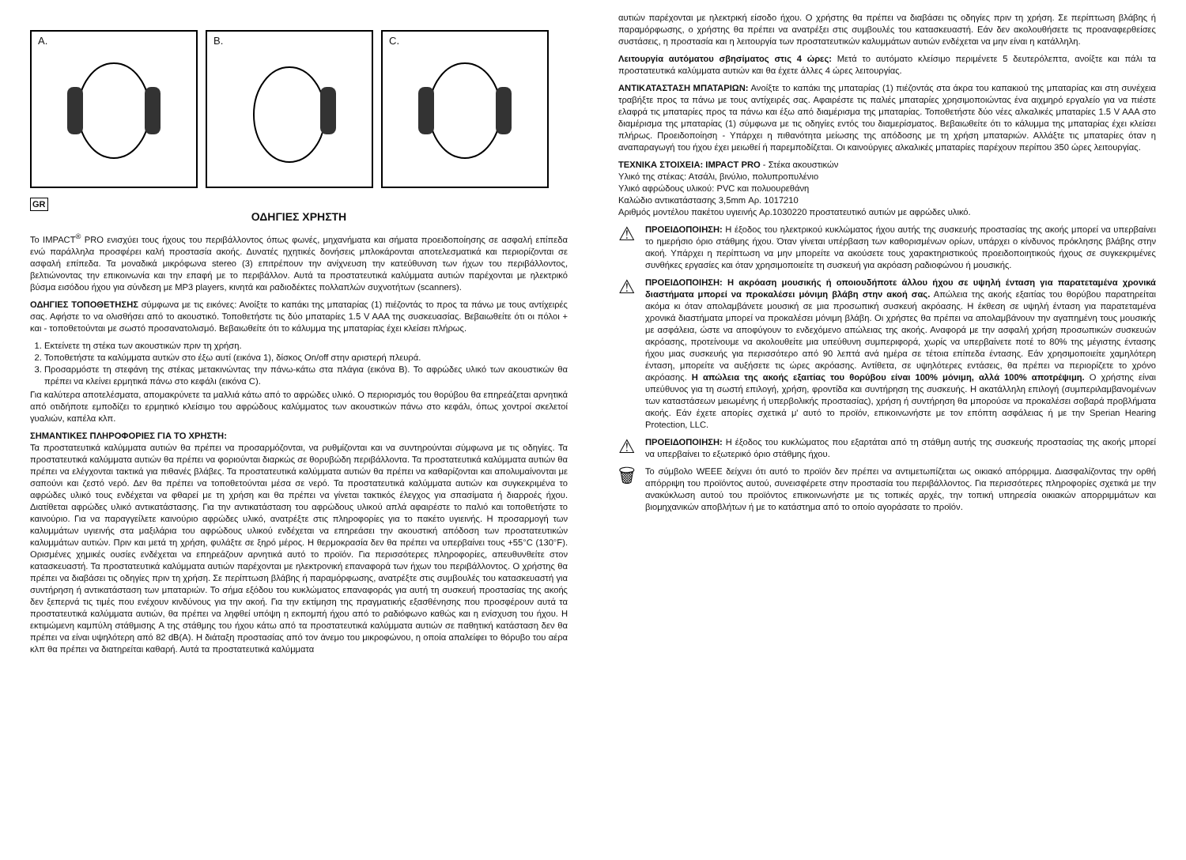A.
B.
C.
GR
ΟΔΗΓΙΕΣ ΧΡΗΣΤΗ
Το IMPACT<sup>®</sup> PRO ενισχύει τους ήχους του περιβάλλοντος όπως φωνές, μηχανήματα και σήματα προειδοποίησης σε ασφαλή επίπεδα ενώ παράλληλα προσφέρει καλή προστασία ακοής. Δυνατές ηχητικές δονήσεις μπλοκάρονται αποτελεσματικά και περιορίζονται σε ασφαλή επίπεδα. Τα μοναδικά μικρόφωνα stereo (3) επιτρέπουν την ανίχνευση την κατεύθυνση των ήχων του περιβάλλοντος, βελτιώνοντας την επικοινωνία και την επαφή με το περιβάλλον. Αυτά τα προστατευτικά καλύμματα αυτιών παρέχονται με ηλεκτρικό βύσμα εισόδου ήχου για σύνδεση με MP3 players, κινητά και ραδιοδέκτες πολλαπλών συχνοτήτων (scanners).
ΟΔΗΓΙΕΣ ΤΟΠΟΘΕΤΗΣΗΣ σύμφωνα με τις εικόνες: Ανοίξτε το καπάκι της μπαταρίας (1) πιέζοντάς το προς τα πάνω με τους αντίχειρές σας. Αφήστε το να ολισθήσει από το ακουστικό. Τοποθετήστε τις δύο μπαταρίες 1.5 V AAA της συσκευασίας. Βεβαιωθείτε ότι οι πόλοι + και - τοποθετούνται με σωστό προσανατολισμό. Βεβαιωθείτε ότι το κάλυμμα της μπαταρίας έχει κλείσει πλήρως.
1. Εκτείνετε τη στέκα των ακουστικών πριν τη χρήση.
2. Τοποθετήστε τα καλύμματα αυτιών στο έξω αυτί (εικόνα 1), δίσκος On/off στην αριστερή πλευρά.
3. Προσαρμόστε τη στεφάνη της στέκας μετακινώντας την πάνω-κάτω στα πλάγια (εικόνα B). Το αφρώδες υλικό των ακουστικών θα πρέπει να κλείνει ερμητικά πάνω στο κεφάλι (εικόνα C).
Για καλύτερα αποτελέσματα, απομακρύνετε τα μαλλιά κάτω από το αφρώδες υλικό. Ο περιορισμός του θορύβου θα επηρεάζεται αρνητικά από οτιδήποτε εμποδίζει το ερμητικό κλείσιμο του αφρώδους καλύμματος των ακουστικών πάνω στο κεφάλι, όπως χοντροί σκελετοί γυαλιών, καπέλα κλπ.
ΣΗΜΑΝΤΙΚΕΣ ΠΛΗΡΟΦΟΡΙΕΣ ΓΙΑ ΤΟ ΧΡΗΣΤΗ:
Τα προστατευτικά καλύμματα αυτιών θα πρέπει να προσαρμόζονται, να ρυθμίζονται και να συντηρούνται σύμφωνα με τις οδηγίες. Τα προστατευτικά καλύμματα αυτιών θα πρέπει να φοριούνται διαρκώς σε θορυβώδη περιβάλλοντα. Τα προστατευτικά καλύμματα αυτιών θα πρέπει να ελέγχονται τακτικά για πιθανές βλάβες. Τα προστατευτικά καλύμματα αυτιών θα πρέπει να καθαρίζονται και απολυμαίνονται με σαπούνι και ζεστό νερό. Δεν θα πρέπει να τοποθετούνται μέσα σε νερό. Τα προστατευτικά καλύμματα αυτιών και συγκεκριμένα το αφρώδες υλικό τους ενδέχεται να φθαρεί με τη χρήση και θα πρέπει να γίνεται τακτικός έλεγχος για σπασίματα ή διαρροές ήχου. Διατίθεται αφρώδες υλικό αντικατάστασης. Για την αντικατάσταση του αφρώδους υλικού απλά αφαιρέστε το παλιό και τοποθετήστε το καινούριο. Για να παραγγείλετε καινούριο αφρώδες υλικό, ανατρέξτε στις πληροφορίες για το πακέτο υγιεινής. Η προσαρμογή των καλυμμάτων υγιεινής στα μαξιλάρια του αφρώδους υλικού ενδέχεται να επηρεάσει την ακουστική απόδοση των προστατευτικών καλυμμάτων αυτιών. Πριν και μετά τη χρήση, φυλάξτε σε ξηρό μέρος. Η θερμοκρασία δεν θα πρέπει να υπερβαίνει τους +55°C (130°F). Ορισμένες χημικές ουσίες ενδέχεται να επηρεάζουν αρνητικά αυτό το προϊόν. Για περισσότερες πληροφορίες, απευθυνθείτε στον κατασκευαστή. Τα προστατευτικά καλύμματα αυτιών παρέχονται με ηλεκτρονική επαναφορά των ήχων του περιβάλλοντος. Ο χρήστης θα πρέπει να διαβάσει τις οδηγίες πριν τη χρήση. Σε περίπτωση βλάβης ή παραμόρφωσης, ανατρέξτε στις συμβουλές του κατασκευαστή για συντήρηση ή αντικατάσταση των μπαταριών. Το σήμα εξόδου του κυκλώματος επαναφοράς για αυτή τη συσκευή προστασίας της ακοής δεν ξεπερνά τις τιμές που ενέχουν κινδύνους για την ακοή. Για την εκτίμηση της πραγματικής εξασθένησης που προσφέρουν αυτά τα προστατευτικά καλύμματα αυτιών, θα πρέπει να ληφθεί υπόψη η εκπομπή ήχου από το ραδιόφωνο καθώς και η ενίσχυση του ήχου. Η εκτιμώμενη καμπύλη στάθμισης A της στάθμης του ήχου κάτω από τα προστατευτικά καλύμματα αυτιών σε παθητική κατάσταση δεν θα πρέπει να είναι υψηλότερη από 82 dB(A). Η διάταξη προστασίας από τον άνεμο του μικροφώνου, η οποία απαλείφει το θόρυβο του αέρα κλπ θα πρέπει να διατηρείται καθαρή. Αυτά τα προστατευτικά καλύμματα
αυτιών παρέχονται με ηλεκτρική είσοδο ήχου. Ο χρήστης θα πρέπει να διαβάσει τις οδηγίες πριν τη χρήση. Σε περίπτωση βλάβης ή παραμόρφωσης, ο χρήστης θα πρέπει να ανατρέξει στις συμβουλές του κατασκευαστή. Εάν δεν ακολουθήσετε τις προαναφερθείσες συστάσεις, η προστασία και η λειτουργία των προστατευτικών καλυμμάτων αυτιών ενδέχεται να μην είναι η κατάλληλη.
Λειτουργία αυτόματου σβησίματος στις 4 ώρες: Μετά το αυτόματο κλείσιμο περιμένετε 5 δευτερόλεπτα, ανοίξτε και πάλι τα προστατευτικά καλύμματα αυτιών και θα έχετε άλλες 4 ώρες λειτουργίας.
ΑΝΤΙΚΑΤΑΣΤΑΣΗ ΜΠΑΤΑΡΙΩΝ: Ανοίξτε το καπάκι της μπαταρίας (1) πιέζοντάς στα άκρα του καπακιού της μπαταρίας και στη συνέχεια τραβήξτε προς τα πάνω με τους αντίχειρές σας. Αφαιρέστε τις παλιές μπαταρίες χρησιμοποιώντας ένα αιχμηρό εργαλείο για να πιέστε ελαφρά τις μπαταρίες προς τα πάνω και έξω από διαμέρισμα της μπαταρίας. Τοποθετήστε δύο νέες αλκαλικές μπαταρίες 1.5 V AAA στο διαμέρισμα της μπαταρίας (1) σύμφωνα με τις οδηγίες εντός του διαμερίσματος. Βεβαιωθείτε ότι το κάλυμμα της μπαταρίας έχει κλείσει πλήρως. Προειδοποίηση - Υπάρχει η πιθανότητα μείωσης της απόδοσης με τη χρήση μπαταριών. Αλλάξτε τις μπαταρίες όταν η αναπαραγωγή του ήχου έχει μειωθεί ή παρεμποδίζεται. Οι καινούργιες αλκαλικές μπαταρίες παρέχουν περίπου 350 ώρες λειτουργίας.
ΤΕΧΝΙΚΑ ΣΤΟΙΧΕΙΑ: IMPACT PRO - Στέκα ακουστικών
Υλικό της στέκας: Ατσάλι, βινύλιο, πολυπροπυλένιο
Υλικό αφρώδους υλικού: PVC και πολυουρεθάνη
Καλώδιο αντικατάστασης 3,5mm Αρ. 1017210
Αριθμός μοντέλου πακέτου υγιεινής Αρ.1030220 προστατευτικό αυτιών με αφρώδες υλικό.
⚠
ΠΡΟΕΙΔΟΠΟΙΗΣΗ: Η έξοδος του ηλεκτρικού κυκλώματος ήχου αυτής της συσκευής προστασίας της ακοής μπορεί να υπερβαίνει το ημερήσιο όριο στάθμης ήχου. Όταν γίνεται υπέρβαση των καθορισμένων ορίων, υπάρχει ο κίνδυνος πρόκλησης βλάβης στην ακοή. Υπάρχει η περίπτωση να μην μπορείτε να ακούσετε τους χαρακτηριστικούς προειδοποιητικούς ήχους σε συγκεκριμένες συνθήκες εργασίες και όταν χρησιμοποιείτε τη συσκευή για ακρόαση ραδιοφώνου ή μουσικής.
⚠
ΠΡΟΕΙΔΟΠΟΙΗΣΗ: Η ακρόαση μουσικής ή οποιουδήποτε άλλου ήχου σε υψηλή ένταση για παρατεταμένα χρονικά διαστήματα μπορεί να προκαλέσει μόνιμη βλάβη στην ακοή σας. Απώλεια της ακοής εξαιτίας του θορύβου παρατηρείται ακόμα κι όταν απολαμβάνετε μουσική σε μια προσωπική συσκευή ακρόασης. Η έκθεση σε υψηλή ένταση για παρατεταμένα χρονικά διαστήματα μπορεί να προκαλέσει μόνιμη βλάβη. Οι χρήστες θα πρέπει να απολαμβάνουν την αγαπημένη τους μουσικής με ασφάλεια, ώστε να αποφύγουν το ενδεχόμενο απώλειας της ακοής. Αναφορά με την ασφαλή χρήση προσωπικών συσκευών ακρόασης, προτείνουμε να ακολουθείτε μια υπεύθυνη συμπεριφορά, χωρίς να υπερβαίνετε ποτέ το 80% της μέγιστης έντασης ήχου μιας συσκευής για περισσότερο από 90 λεπτά ανά ημέρα σε τέτοια επίπεδα έντασης. Εάν χρησιμοποιείτε χαμηλότερη ένταση, μπορείτε να αυξήσετε τις ώρες ακρόασης. Αντίθετα, σε υψηλότερες εντάσεις, θα πρέπει να περιορίζετε το χρόνο ακρόασης. Η απώλεια της ακοής εξαιτίας του θορύβου είναι 100% μόνιμη, αλλά 100% αποτρέψιμη. Ο χρήστης είναι υπεύθυνος για τη σωστή επιλογή, χρήση, φροντίδα και συντήρηση της συσκευής. Η ακατάλληλη επιλογή (συμπεριλαμβανομένων των καταστάσεων μειωμένης ή υπερβολικής προστασίας), χρήση ή συντήρηση θα μπορούσε να προκαλέσει σοβαρά προβλήματα ακοής. Εάν έχετε απορίες σχετικά μ' αυτό το προϊόν, επικοινωνήστε με τον επόπτη ασφάλειας ή με την Sperian Hearing Protection, LLC.
⚠
ΠΡΟΕΙΔΟΠΟΙΗΣΗ: Η έξοδος του κυκλώματος που εξαρτάται από τη στάθμη αυτής της συσκευής προστασίας της ακοής μπορεί να υπερβαίνει το εξωτερικό όριο στάθμης ήχου.
🗑
Το σύμβολο WEEE δείχνει ότι αυτό το προϊόν δεν πρέπει να αντιμετωπίζεται ως οικιακό απόρριμμα. Διασφαλίζοντας την ορθή απόρριψη του προϊόντος αυτού, συνεισφέρετε στην προστασία του περιβάλλοντος. Για περισσότερες πληροφορίες σχετικά με την ανακύκλωση αυτού του προϊόντος επικοινωνήστε με τις τοπικές αρχές, την τοπική υπηρεσία οικιακών απορριμμάτων και βιομηχανικών αποβλήτων ή με το κατάστημα από το οποίο αγοράσατε το προϊόν.